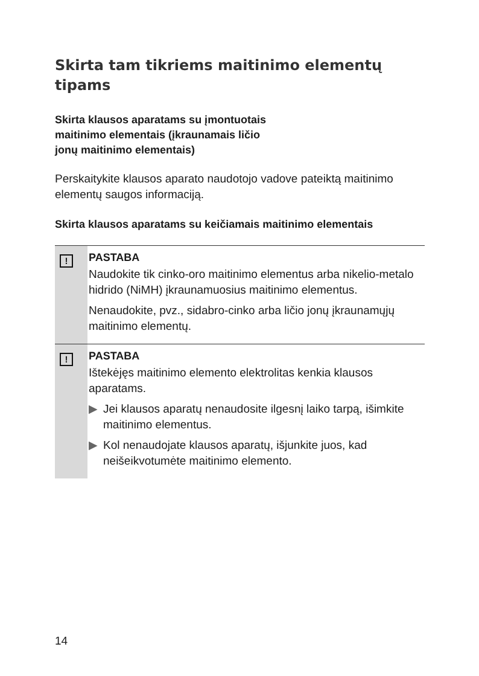Skirta tam tikriems maitinimo elementų tipams
Skirta klausos aparatams su įmontuotais
maitinimo elementais (įkraunamais ličio
jonų maitinimo elementais)
Perskaitykite klausos aparato naudotojo vadove pateiktą maitinimo elementų saugos informaciją.
Skirta klausos aparatams su keičiamais maitinimo elementais
!
PASTABA
Naudokite tik cinko-oro maitinimo elementus arba nikelio-metalo hidrido (NiMH) įkraunamuosius maitinimo elementus.
Nenaudokite, pvz., sidabro-cinko arba ličio jonų įkraunamųjų maitinimo elementų.
!
PASTABA
Ištekėjęs maitinimo elemento elektrolitas kenkia klausos aparatams.
▶ Jei klausos aparatų nenaudosite ilgesnį laiko tarpą, išimkite maitinimo elementus.
▶ Kol nenaudojate klausos aparatų, išjunkite juos, kad neišeikvotumėte maitinimo elemento.
14